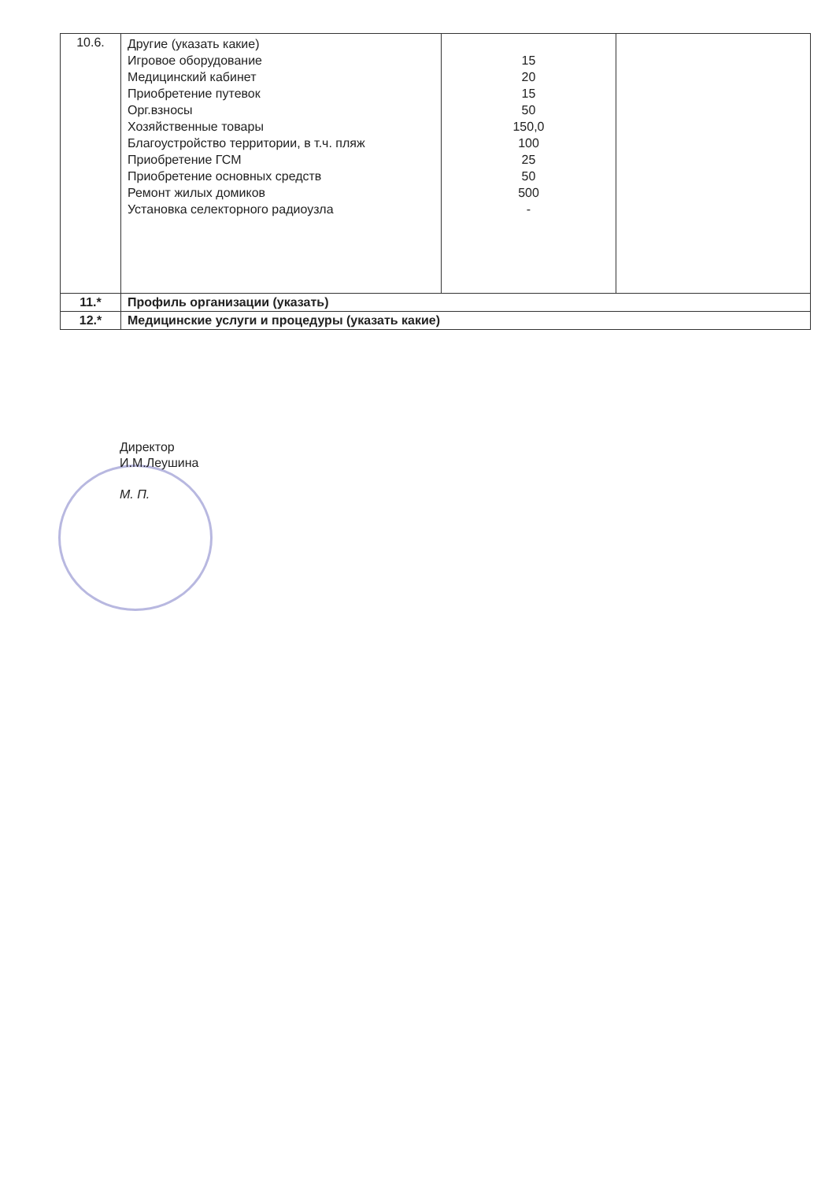| 10.6. | Другие (указать какие) Игровое оборудование Медицинский кабинет Приобретение путевок Орг.взносы Хозяйственные товары Благоустройство территории, в т.ч. пляж Приобретение ГСМ Приобретение основных средств Ремонт жилых домиков Установка селекторного радиоузла | 15 20 15 50 150,0 100 25 50 500 - | |
| 11.* | Профиль организации (указать) | | |
| 12.* | Медицинские услуги и процедуры (указать какие) | | |
Директор
И.М.Леушина
М. П.